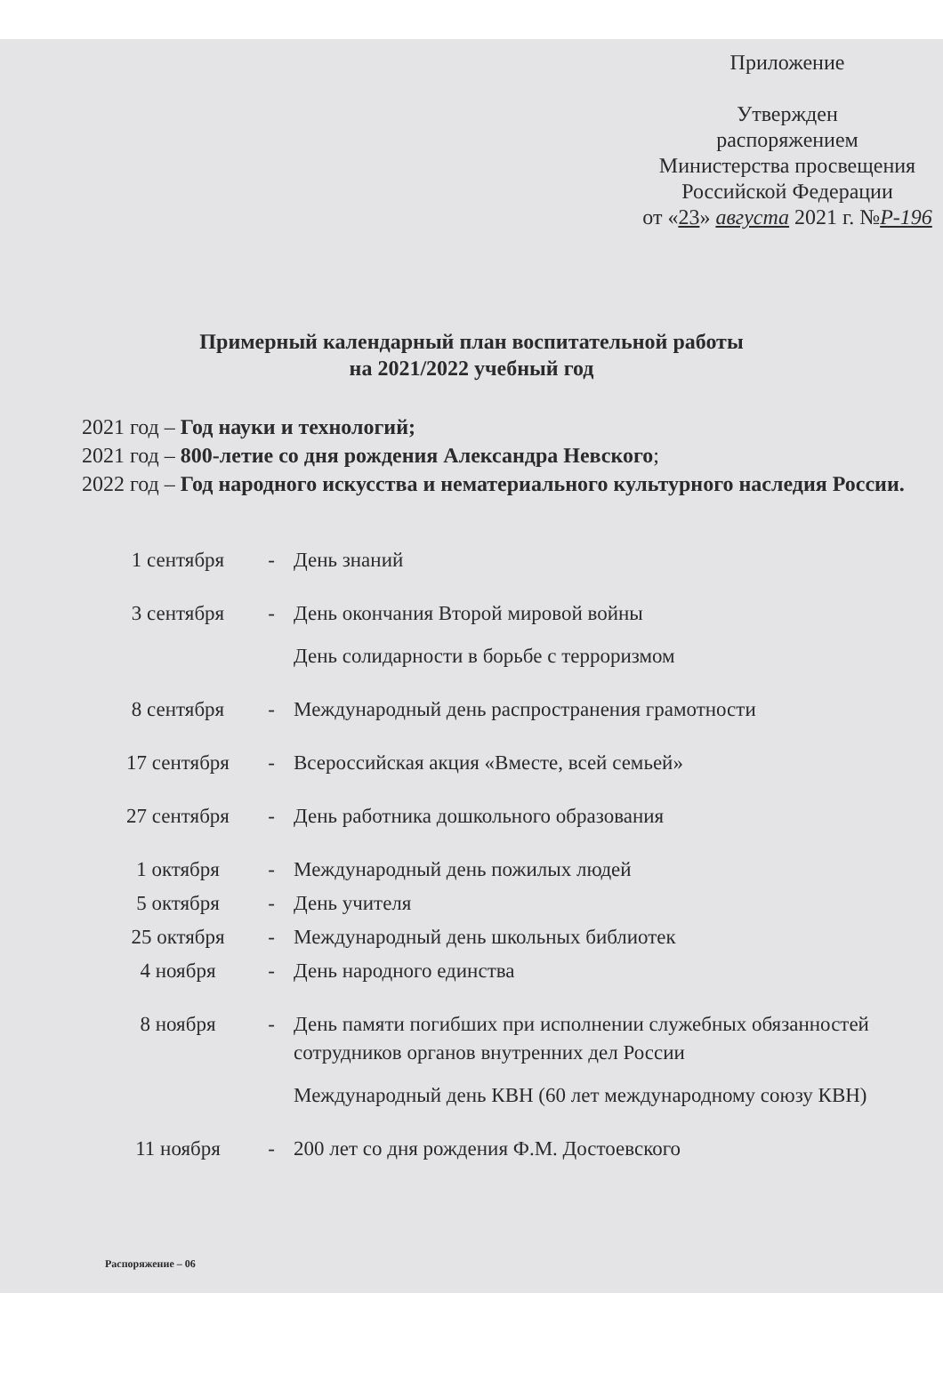Приложение
Утвержден
распоряжением
Министерства просвещения
Российской Федерации
от «23» августа 2021 г. №Р-196
Примерный календарный план воспитательной работы
на 2021/2022 учебный год
2021 год – Год науки и технологий;
2021 год – 800-летие со дня рождения Александра Невского;
2022 год – Год народного искусства и нематериального культурного наследия России.
1 сентября - День знаний
3 сентября - День окончания Второй мировой войны
День солидарности в борьбе с терроризмом
8 сентября - Международный день распространения грамотности
17 сентября - Всероссийская акция «Вместе, всей семьей»
27 сентября - День работника дошкольного образования
1 октября - Международный день пожилых людей
5 октября - День учителя
25 октября - Международный день школьных библиотек
4 ноября - День народного единства
8 ноября - День памяти погибших при исполнении служебных обязанностей сотрудников органов внутренних дел России
Международный день КВН (60 лет международному союзу КВН)
11 ноября - 200 лет со дня рождения Ф.М. Достоевского
Распоряжение – 06